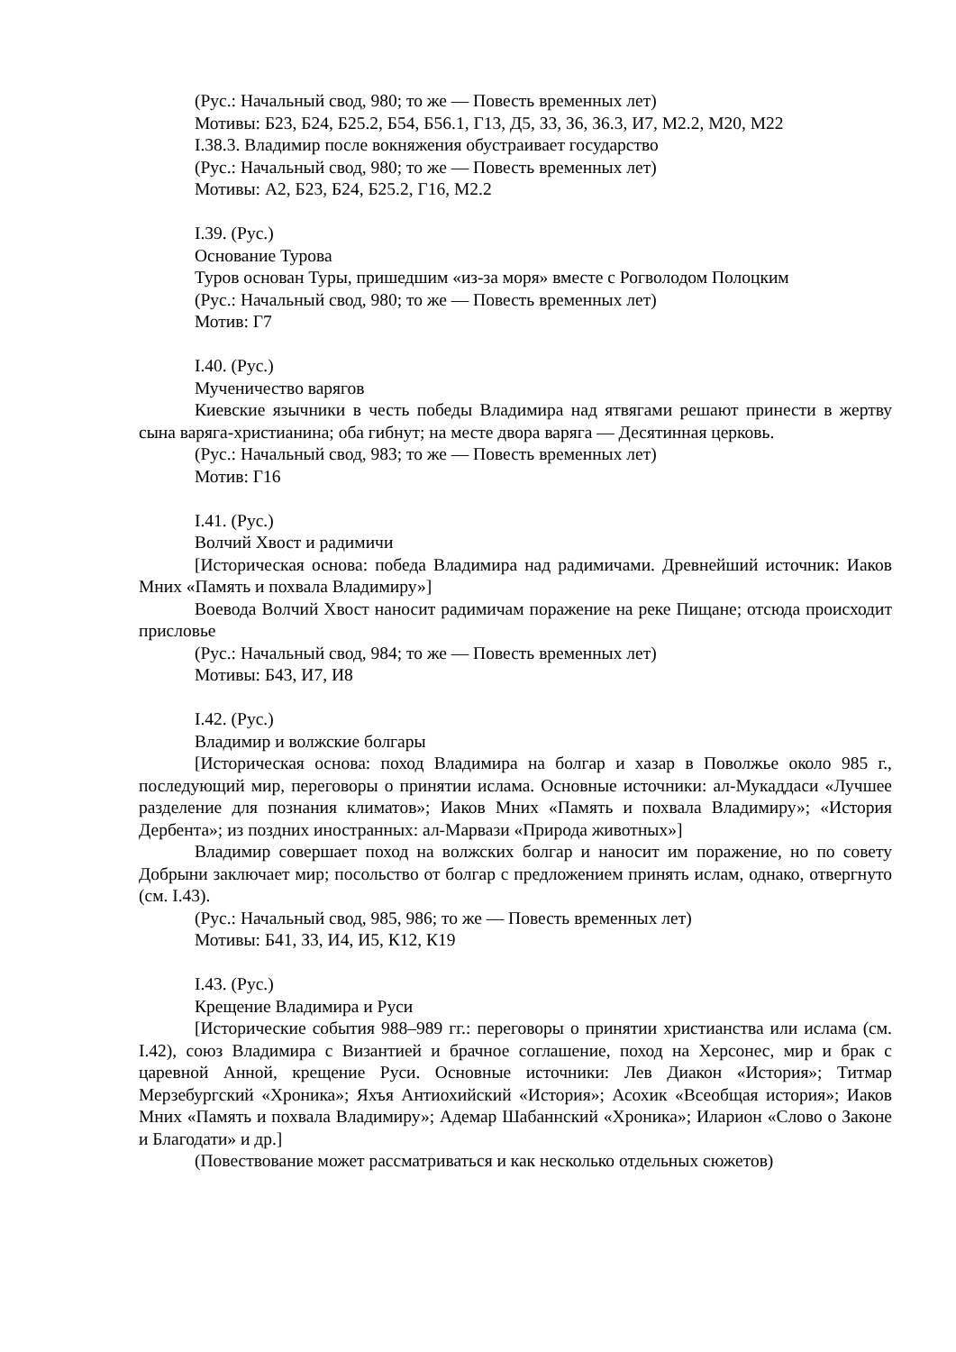(Рус.: Начальный свод, 980; то же — Повесть временных лет)
Мотивы: Б23, Б24, Б25.2, Б54, Б56.1, Г13, Д5, З3, З6, З6.3, И7, М2.2, М20, М22
I.38.3. Владимир после вокняжения обустраивает государство
(Рус.: Начальный свод, 980; то же — Повесть временных лет)
Мотивы: А2, Б23, Б24, Б25.2, Г16, М2.2
I.39. (Рус.)
Основание Турова
Туров основан Туры, пришедшим «из-за моря» вместе с Рогволодом Полоцким
(Рус.: Начальный свод, 980; то же — Повесть временных лет)
Мотив: Г7
I.40. (Рус.)
Мученичество варягов
Киевские язычники в честь победы Владимира над ятвягами решают принести в жертву сына варяга-христианина; оба гибнут; на месте двора варяга — Десятинная церковь.
(Рус.: Начальный свод, 983; то же — Повесть временных лет)
Мотив: Г16
I.41. (Рус.)
Волчий Хвост и радимичи
[Историческая основа: победа Владимира над радимичами. Древнейший источник: Иаков Мних «Память и похвала Владимиру»]
Воевода Волчий Хвост наносит радимичам поражение на реке Пищане; отсюда происходит присловье
(Рус.: Начальный свод, 984; то же — Повесть временных лет)
Мотивы: Б43, И7, И8
I.42. (Рус.)
Владимир и волжские болгары
[Историческая основа: поход Владимира на болгар и хазар в Поволжье около 985 г., последующий мир, переговоры о принятии ислама. Основные источники: ал-Мукаддаси «Лучшее разделение для познания климатов»; Иаков Мних «Память и похвала Владимиру»; «История Дербента»; из поздних иностранных: ал-Марвази «Природа животных»]
Владимир совершает поход на волжских болгар и наносит им поражение, но по совету Добрыни заключает мир; посольство от болгар с предложением принять ислам, однако, отвергнуто (см. I.43).
(Рус.: Начальный свод, 985, 986; то же — Повесть временных лет)
Мотивы: Б41, З3, И4, И5, К12, К19
I.43. (Рус.)
Крещение Владимира и Руси
[Исторические события 988–989 гг.: переговоры о принятии христианства или ислама (см. I.42), союз Владимира с Византией и брачное соглашение, поход на Херсонес, мир и брак с царевной Анной, крещение Руси. Основные источники: Лев Диакон «История»; Титмар Мерзебургский «Хроника»; Яхъя Антиохийский «История»; Асохик «Всеобщая история»; Иаков Мних «Память и похвала Владимиру»; Адемар Шабаннский «Хроника»; Иларион «Слово о Законе и Благодати» и др.]
(Повествование может рассматриваться и как несколько отдельных сюжетов)